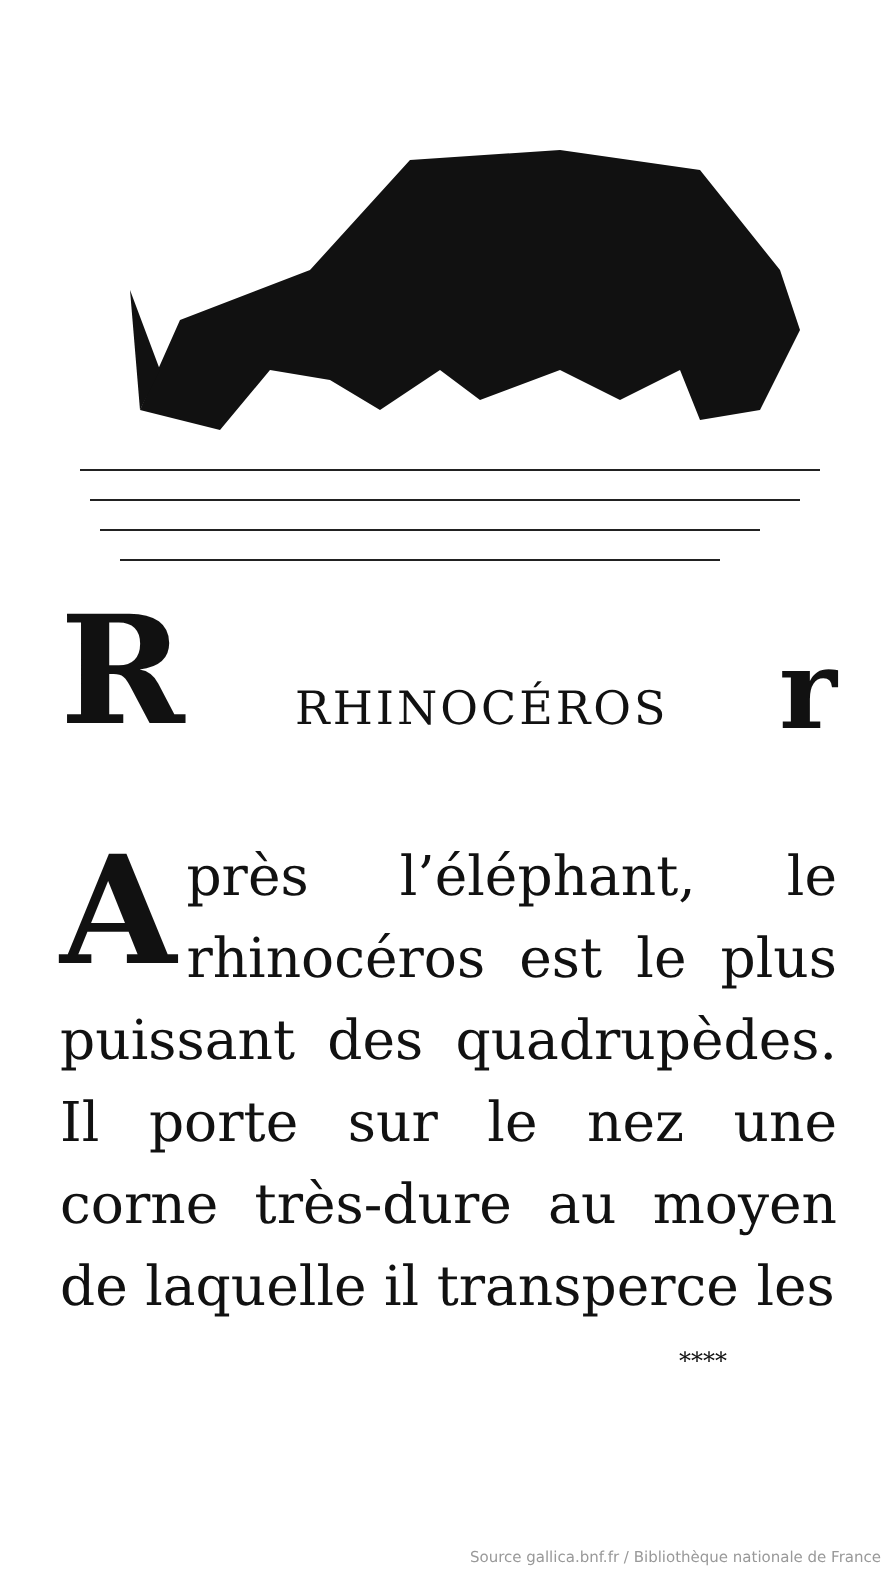R RHINOCÉROS r
Après l’éléphant, le rhinocéros est le plus puissant des quadrupèdes. Il porte sur le nez une corne très-dure au moyen de laquelle il transperce les
****
Source gallica.bnf.fr / Bibliothèque nationale de France